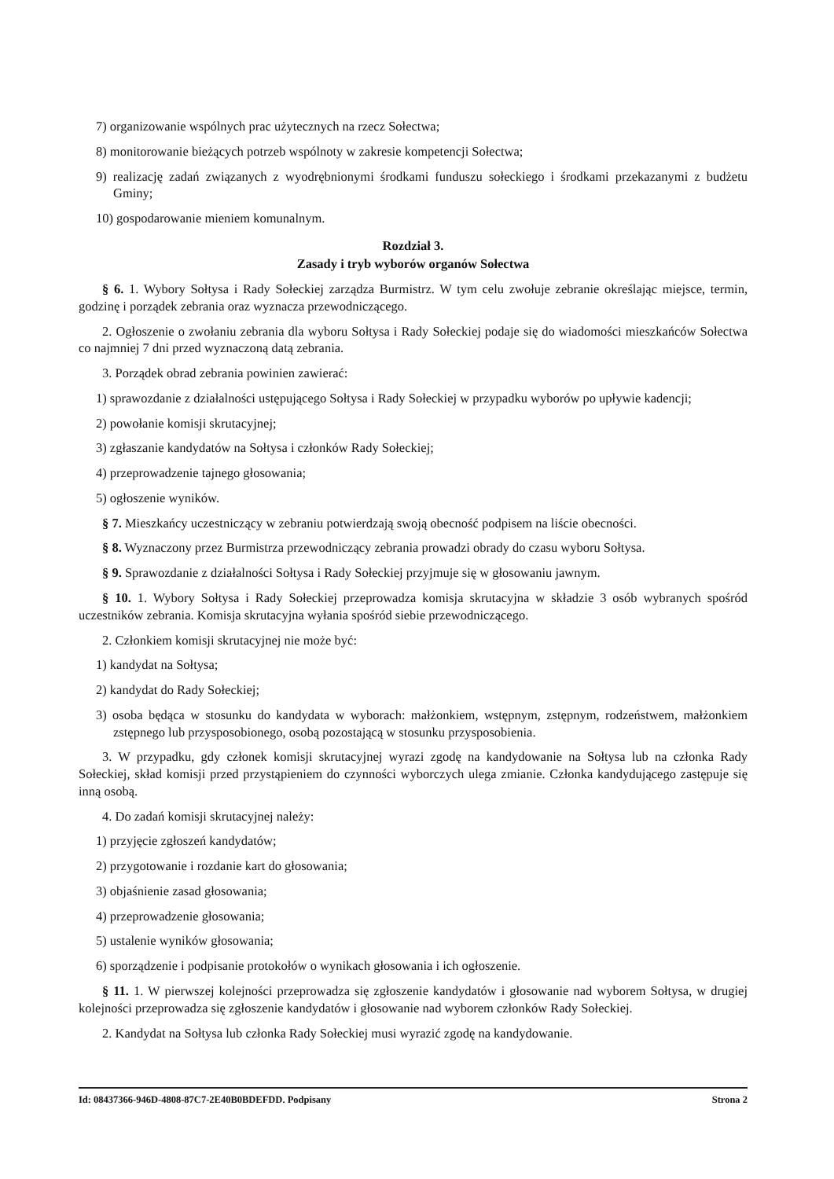7) organizowanie wspólnych prac użytecznych na rzecz Sołectwa;
8) monitorowanie bieżących potrzeb wspólnoty w zakresie kompetencji Sołectwa;
9) realizację zadań związanych z wyodrębnionymi środkami funduszu sołeckiego i środkami przekazanymi z budżetu Gminy;
10) gospodarowanie mieniem komunalnym.
Rozdział 3.
Zasady i tryb wyborów organów Sołectwa
§ 6. 1. Wybory Sołtysa i Rady Sołeckiej zarządza Burmistrz. W tym celu zwołuje zebranie określając miejsce, termin, godzinę i porządek zebrania oraz wyznacza przewodniczącego.
2. Ogłoszenie o zwołaniu zebrania dla wyboru Sołtysa i Rady Sołeckiej podaje się do wiadomości mieszkańców Sołectwa co najmniej 7 dni przed wyznaczoną datą zebrania.
3. Porządek obrad zebrania powinien zawierać:
1) sprawozdanie z działalności ustępującego Sołtysa i Rady Sołeckiej w przypadku wyborów po upływie kadencji;
2) powołanie komisji skrutacyjnej;
3) zgłaszanie kandydatów na Sołtysa i członków Rady Sołeckiej;
4) przeprowadzenie tajnego głosowania;
5) ogłoszenie wyników.
§ 7. Mieszkańcy uczestniczący w zebraniu potwierdzają swoją obecność podpisem na liście obecności.
§ 8. Wyznaczony przez Burmistrza przewodniczący zebrania prowadzi obrady do czasu wyboru Sołtysa.
§ 9. Sprawozdanie z działalności Sołtysa i Rady Sołeckiej przyjmuje się w głosowaniu jawnym.
§ 10. 1. Wybory Sołtysa i Rady Sołeckiej przeprowadza komisja skrutacyjna w składzie 3 osób wybranych spośród uczestników zebrania. Komisja skrutacyjna wyłania spośród siebie przewodniczącego.
2. Członkiem komisji skrutacyjnej nie może być:
1) kandydat na Sołtysa;
2) kandydat do Rady Sołeckiej;
3) osoba będąca w stosunku do kandydata w wyborach: małżonkiem, wstępnym, zstępnym, rodzeństwem, małżonkiem zstępnego lub przysposobionego, osobą pozostającą w stosunku przysposobienia.
3. W przypadku, gdy członek komisji skrutacyjnej wyrazi zgodę na kandydowanie na Sołtysa lub na członka Rady Sołeckiej, skład komisji przed przystąpieniem do czynności wyborczych ulega zmianie. Członka kandydującego zastępuje się inną osobą.
4. Do zadań komisji skrutacyjnej należy:
1) przyjęcie zgłoszeń kandydatów;
2) przygotowanie i rozdanie kart do głosowania;
3) objaśnienie zasad głosowania;
4) przeprowadzenie głosowania;
5) ustalenie wyników głosowania;
6) sporządzenie i podpisanie protokołów o wynikach głosowania i ich ogłoszenie.
§ 11. 1. W pierwszej kolejności przeprowadza się zgłoszenie kandydatów i głosowanie nad wyborem Sołtysa, w drugiej kolejności przeprowadza się zgłoszenie kandydatów i głosowanie nad wyborem członków Rady Sołeckiej.
2. Kandydat na Sołtysa lub członka Rady Sołeckiej musi wyrazić zgodę na kandydowanie.
Id: 08437366-946D-4808-87C7-2E40B0BDEFDD. Podpisany Strona 2